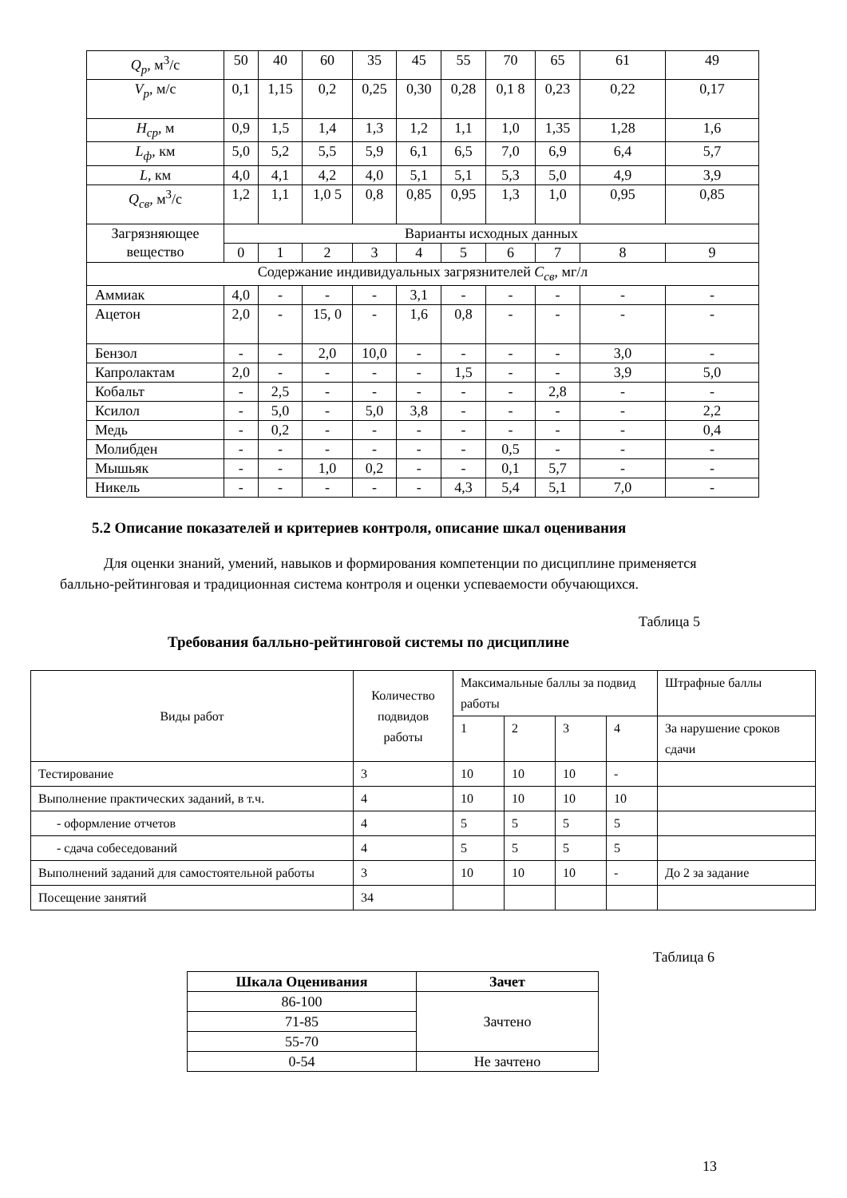| Q<sub>p</sub> , м<sup>3</sup>/с | 50 | 40 | 60 | 35 | 45 | 55 | 70 | 65 | 61 | 49 |
| V<sub>p</sub> , м/с | 0,1 | 1,15 | 0,2 | 0,25 | 0,30 | 0,28 | 0,1 8 | 0,23 | 0,22 | 0,17 |
| H<sub>ср</sub> , м | 0,9 | 1,5 | 1,4 | 1,3 | 1,2 | 1,1 | 1,0 | 1,35 | 1,28 | 1,6 |
| L<sub>ф</sub> , км | 5,0 | 5,2 | 5,5 | 5,9 | 6,1 | 6,5 | 7,0 | 6,9 | 6,4 | 5,7 |
| L , км | 4,0 | 4,1 | 4,2 | 4,0 | 5,1 | 5,1 | 5,3 | 5,0 | 4,9 | 3,9 |
| Q<sub>св</sub> , м<sup>3</sup>/с | 1,2 | 1,1 | 1,0 5 | 0,8 | 0,85 | 0,95 | 1,3 | 1,0 | 0,95 | 0,85 |
| Загрязняющее вещество | Варианты исходных данных | | | | | | | | | |
| | 0 | 1 | 2 | 3 | 4 | 5 | 6 | 7 | 8 | 9 |
| Содержание индивидуальных загрязнителей C<sub>св</sub> , мг/л | | | | | | | | | | |
| Аммиак | 4,0 | - | - | - | 3,1 | - | - | - | - | - |
| Ацетон | 2,0 | - | 15, 0 | - | 1,6 | 0,8 | - | - | - | - |
| Бензол | - | - | 2,0 | 10,0 | - | - | - | - | 3,0 | - |
| Капролактам | 2,0 | - | - | - | - | 1,5 | - | - | 3,9 | 5,0 |
| Кобальт | - | 2,5 | - | - | - | - | - | 2,8 | - | - |
| Ксилол | - | 5,0 | - | 5,0 | 3,8 | - | - | - | - | 2,2 |
| Медь | - | 0,2 | - | - | - | - | - | - | - | 0,4 |
| Молибден | - | - | - | - | - | - | 0,5 | - | - | - |
| Мышьяк | - | - | 1,0 | 0,2 | - | - | 0,1 | 5,7 | - | - |
| Никель | - | - | - | - | - | 4,3 | 5,4 | 5,1 | 7,0 | - |
5.2 Описание показателей и критериев контроля, описание шкал оценивания
Для оценки знаний, умений, навыков и формирования компетенции по дисциплине применяется балльно-рейтинговая и традиционная система контроля и оценки успеваемости обучающихся.
Таблица 5
Требования балльно-рейтинговой системы по дисциплине
| Виды работ | Количество подвидов работы | Максимальные баллы за подвид работы | | | | Штрафные баллы |
| | | 1 | 2 | 3 | 4 | За нарушение сроков сдачи |
| Тестирование | 3 | 10 | 10 | 10 | - | |
| Выполнение практических заданий, в т.ч. | 4 | 10 | 10 | 10 | 10 | |
| - оформление отчетов | 4 | 5 | 5 | 5 | 5 | |
| - сдача собеседований | 4 | 5 | 5 | 5 | 5 | |
| Выполнений заданий для самостоятельной работы | 3 | 10 | 10 | 10 | - | До 2 за задание |
| Посещение занятий | 34 | | | | | |
Таблица 6
| Шкала Оценивания | Зачет |
| --- | --- |
| 86-100 | Зачтено |
| 71-85 | |
| 55-70 | |
| 0-54 | Не зачтено |
13